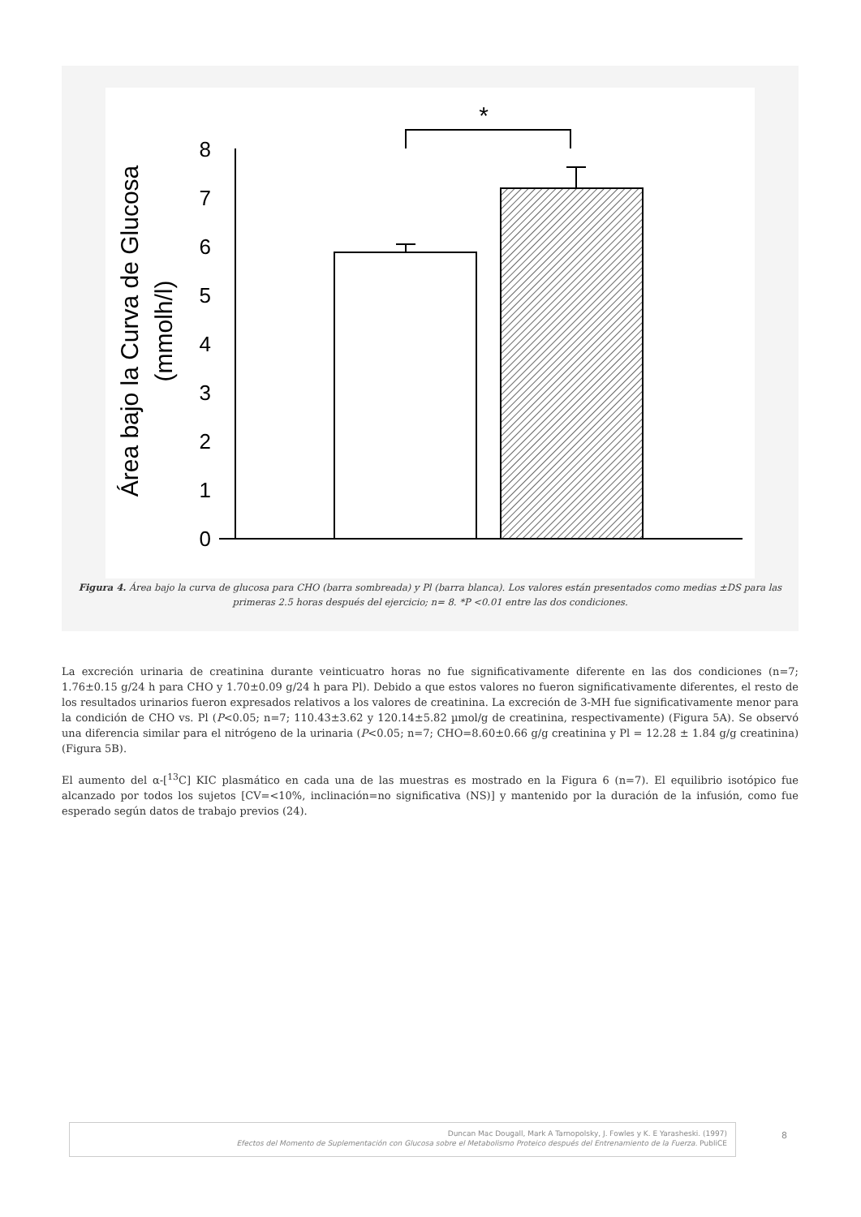Área bajo la Curva de Glucosa
(mmolh/l)
0
1
2
3
4
5
6
7
8
*
Figura 4. Área bajo la curva de glucosa para CHO (barra sombreada) y Pl (barra blanca). Los valores están presentados como medias ±DS para las primeras 2.5 horas después del ejercicio; n= 8. *P <0.01 entre las dos condiciones.
La excreción urinaria de creatinina durante veinticuatro horas no fue significativamente diferente en las dos condiciones (n=7; 1.76±0.15 g/24 h para CHO y 1.70±0.09 g/24 h para Pl). Debido a que estos valores no fueron significativamente diferentes, el resto de los resultados urinarios fueron expresados relativos a los valores de creatinina. La excreción de 3-MH fue significativamente menor para la condición de CHO vs. Pl (P<0.05; n=7; 110.43±3.62 y 120.14±5.82 µmol/g de creatinina, respectivamente) (Figura 5A). Se observó una diferencia similar para el nitrógeno de la urinaria (P<0.05; n=7; CHO=8.60±0.66 g/g creatinina y Pl = 12.28 ± 1.84 g/g creatinina) (Figura 5B).
El aumento del α-[<sup>13</sup>C] KIC plasmático en cada una de las muestras es mostrado en la Figura 6 (n=7). El equilibrio isotópico fue alcanzado por todos los sujetos [CV=<10%, inclinación=no significativa (NS)] y mantenido por la duración de la infusión, como fue esperado según datos de trabajo previos (24).
Duncan Mac Dougall, Mark A Tarnopolsky, J. Fowles y K. E Yarasheski. (1997)
Efectos del Momento de Suplementación con Glucosa sobre el Metabolismo Proteico después del Entrenamiento de la Fuerza. PubliCE
8